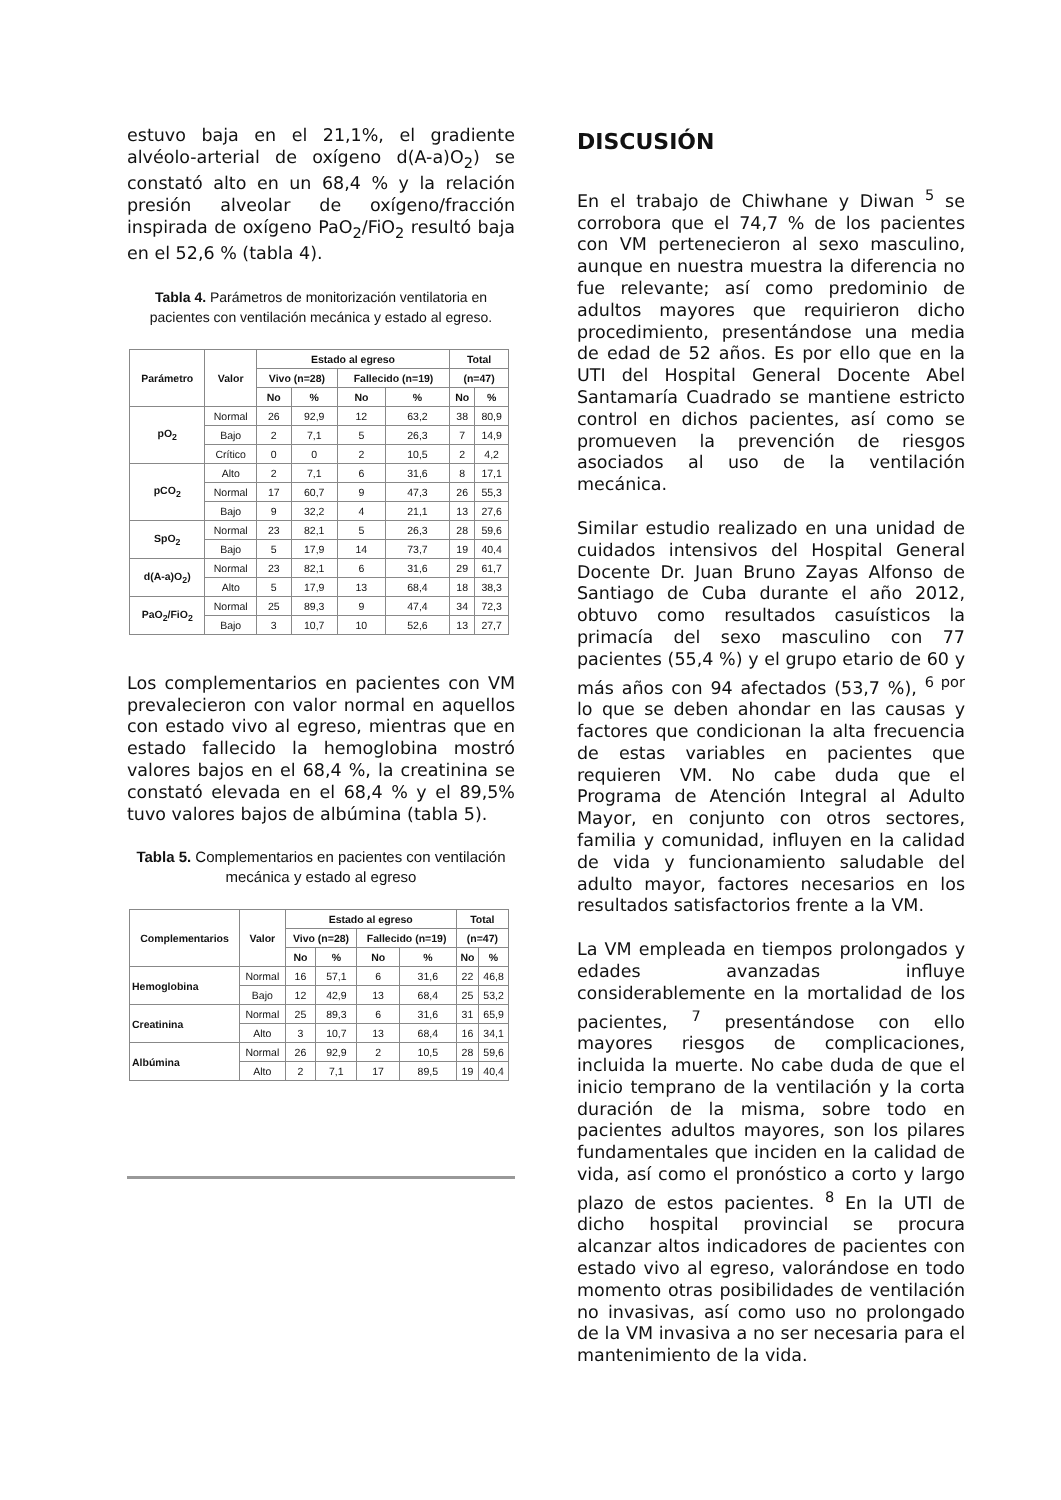estuvo baja en el 21,1%, el gradiente alvéolo-arterial de oxígeno d(A-a)O<sub>2</sub>) se constató alto en un 68,4 % y la relación presión alveolar de oxígeno/fracción inspirada de oxígeno PaO<sub>2</sub>/FiO<sub>2</sub> resultó baja en el 52,6 % (tabla 4).
Tabla 4. Parámetros de monitorización ventilatoria en pacientes con ventilación mecánica y estado al egreso.
| Parámetro | Valor | Estado al egreso | | | | Total | |
| --- | --- | --- | --- | --- | --- | --- | --- |
| | | Vivo (n=28) | | Fallecido (n=19) | | (n=47) | |
| | | No | % | No | % | No | % |
| pO<sub>2</sub> | Normal | 26 | 92,9 | 12 | 63,2 | 38 | 80,9 |
| | Bajo | 2 | 7,1 | 5 | 26,3 | 7 | 14,9 |
| | Crítico | 0 | 0 | 2 | 10,5 | 2 | 4,2 |
| pCO<sub>2</sub> | Alto | 2 | 7,1 | 6 | 31,6 | 8 | 17,1 |
| | Normal | 17 | 60,7 | 9 | 47,3 | 26 | 55,3 |
| | Bajo | 9 | 32,2 | 4 | 21,1 | 13 | 27,6 |
| SpO<sub>2</sub> | Normal | 23 | 82,1 | 5 | 26,3 | 28 | 59,6 |
| | Bajo | 5 | 17,9 | 14 | 73,7 | 19 | 40,4 |
| d(A-a)O<sub>2</sub>) | Normal | 23 | 82,1 | 6 | 31,6 | 29 | 61,7 |
| | Alto | 5 | 17,9 | 13 | 68,4 | 18 | 38,3 |
| PaO<sub>2</sub>/FiO<sub>2</sub> | Normal | 25 | 89,3 | 9 | 47,4 | 34 | 72,3 |
| | Bajo | 3 | 10,7 | 10 | 52,6 | 13 | 27,7 |
Los complementarios en pacientes con VM prevalecieron con valor normal en aquellos con estado vivo al egreso, mientras que en estado fallecido la hemoglobina mostró valores bajos en el 68,4 %, la creatinina se constató elevada en el 68,4 % y el 89,5% tuvo valores bajos de albúmina (tabla 5).
Tabla 5. Complementarios en pacientes con ventilación mecánica y estado al egreso
| Complementarios | Valor | Estado al egreso | | | | Total | |
| --- | --- | --- | --- | --- | --- | --- | --- |
| | | Vivo (n=28) | | Fallecido (n=19) | | (n=47) | |
| | | No | % | No | % | No | % |
| Hemoglobina | Normal | 16 | 57,1 | 6 | 31,6 | 22 | 46,8 |
| | Bajo | 12 | 42,9 | 13 | 68,4 | 25 | 53,2 |
| Creatinina | Normal | 25 | 89,3 | 6 | 31,6 | 31 | 65,9 |
| | Alto | 3 | 10,7 | 13 | 68,4 | 16 | 34,1 |
| Albúmina | Normal | 26 | 92,9 | 2 | 10,5 | 28 | 59,6 |
| | Alto | 2 | 7,1 | 17 | 89,5 | 19 | 40,4 |
DISCUSIÓN
En el trabajo de Chiwhane y Diwan <sup>5</sup> se corrobora que el 74,7 % de los pacientes con VM pertenecieron al sexo masculino, aunque en nuestra muestra la diferencia no fue relevante; así como predominio de adultos mayores que requirieron dicho procedimiento, presentándose una media de edad de 52 años. Es por ello que en la UTI del Hospital General Docente Abel Santamaría Cuadrado se mantiene estricto control en dichos pacientes, así como se promueven la prevención de riesgos asociados al uso de la ventilación mecánica.
Similar estudio realizado en una unidad de cuidados intensivos del Hospital General Docente Dr. Juan Bruno Zayas Alfonso de Santiago de Cuba durante el año 2012, obtuvo como resultados casuísticos la primacía del sexo masculino con 77 pacientes (55,4 %) y el grupo etario de 60 y más años con 94 afectados (53,7 %), <sup>6 por</sup> lo que se deben ahondar en las causas y factores que condicionan la alta frecuencia de estas variables en pacientes que requieren VM. No cabe duda que el Programa de Atención Integral al Adulto Mayor, en conjunto con otros sectores, familia y comunidad, influyen en la calidad de vida y funcionamiento saludable del adulto mayor, factores necesarios en los resultados satisfactorios frente a la VM.
La VM empleada en tiempos prolongados y edades avanzadas influye considerablemente en la mortalidad de los pacientes, <sup>7</sup> presentándose con ello mayores riesgos de complicaciones, incluida la muerte. No cabe duda de que el inicio temprano de la ventilación y la corta duración de la misma, sobre todo en pacientes adultos mayores, son los pilares fundamentales que inciden en la calidad de vida, así como el pronóstico a corto y largo plazo de estos pacientes. <sup>8</sup> En la UTI de dicho hospital provincial se procura alcanzar altos indicadores de pacientes con estado vivo al egreso, valorándose en todo momento otras posibilidades de ventilación no invasivas, así como uso no prolongado de la VM invasiva a no ser necesaria para el mantenimiento de la vida.